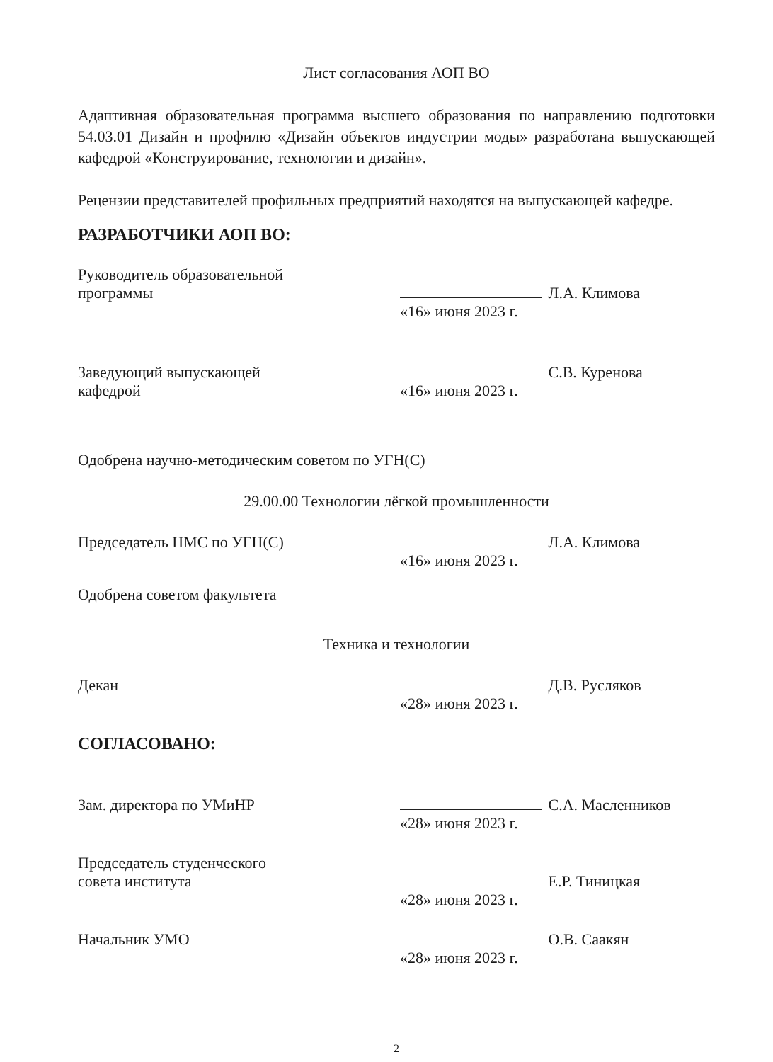Лист согласования АОП ВО
Адаптивная образовательная программа высшего образования по направлению подготовки 54.03.01 Дизайн и профилю «Дизайн объектов индустрии моды» разработана выпускающей кафедрой «Конструирование, технологии и дизайн».
Рецензии представителей профильных предприятий находятся на выпускающей кафедре.
РАЗРАБОТЧИКИ АОП ВО:
Руководитель образовательной
программы
Л.А. Климова
«16» июня 2023 г.
Заведующий выпускающей
кафедрой
С.В. Куренова
«16» июня 2023 г.
Одобрена научно-методическим советом по УГН(С)
29.00.00 Технологии лёгкой промышленности
Председатель НМС по УГН(С) Л.А. Климова
«16» июня 2023 г.
Одобрена советом факультета
Техника и технологии
Декан Д.В. Русляков
«28» июня 2023 г.
СОГЛАСОВАНО:
Зам. директора по УМиНР С.А. Масленников
«28» июня 2023 г.
Председатель студенческого
совета института
Е.Р. Тиницкая
«28» июня 2023 г.
Начальник УМО О.В. Саакян
«28» июня 2023 г.
2